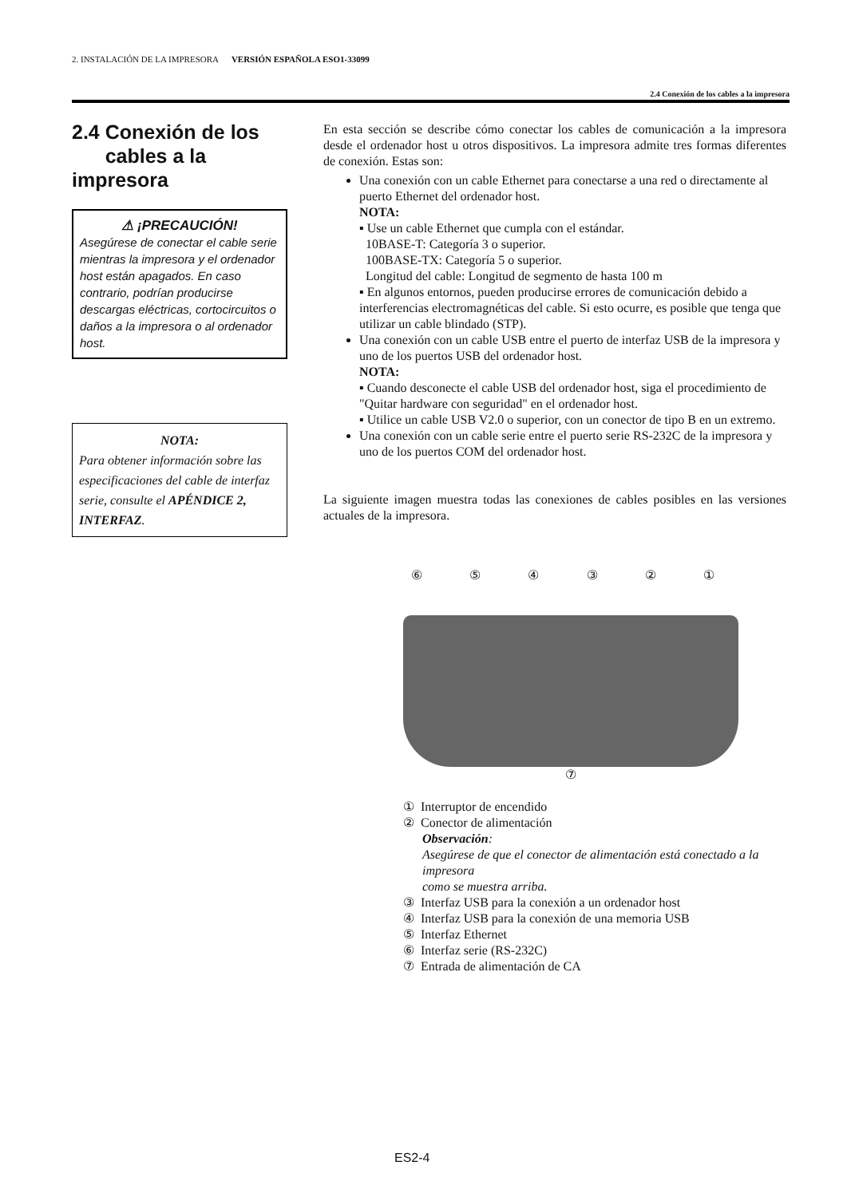2. INSTALACIÓN DE LA IMPRESORA VERSIÓN ESPAÑOLA ESO1-33099
2.4 Conexión de los cables a la impresora
2.4 Conexión de los
cables a la impresora
⚠ ¡PRECAUCIÓN!
Asegúrese de conectar el cable serie mientras la impresora y el ordenador host están apagados. En caso contrario, podrían producirse descargas eléctricas, cortocircuitos o daños a la impresora o al ordenador host.
NOTA:
Para obtener información sobre las especificaciones del cable de interfaz serie, consulte el APÉNDICE 2, INTERFAZ.
En esta sección se describe cómo conectar los cables de comunicación a la impresora desde el ordenador host u otros dispositivos. La impresora admite tres formas diferentes de conexión. Estas son:
Una conexión con un cable Ethernet para conectarse a una red o directamente al puerto Ethernet del ordenador host.
NOTA:
▪ Use un cable Ethernet que cumpla con el estándar.
10BASE-T: Categoría 3 o superior.
100BASE-TX: Categoría 5 o superior.
Longitud del cable: Longitud de segmento de hasta 100 m
▪ En algunos entornos, pueden producirse errores de comunicación debido a interferencias electromagnéticas del cable. Si esto ocurre, es posible que tenga que utilizar un cable blindado (STP).
Una conexión con un cable USB entre el puerto de interfaz USB de la impresora y uno de los puertos USB del ordenador host.
NOTA:
▪ Cuando desconecte el cable USB del ordenador host, siga el procedimiento de "Quitar hardware con seguridad" en el ordenador host.
▪ Utilice un cable USB V2.0 o superior, con un conector de tipo B en un extremo.
Una conexión con un cable serie entre el puerto serie RS-232C de la impresora y uno de los puertos COM del ordenador host.
La siguiente imagen muestra todas las conexiones de cables posibles en las versiones actuales de la impresora.
⑥⑤④③②①
⑦
① Interruptor de encendido
② Conector de alimentación
Observación:
Asegúrese de que el conector de alimentación está conectado a la impresora
como se muestra arriba.
③ Interfaz USB para la conexión a un ordenador host
④ Interfaz USB para la conexión de una memoria USB
⑤ Interfaz Ethernet
⑥ Interfaz serie (RS-232C)
⑦ Entrada de alimentación de CA
ES2-4